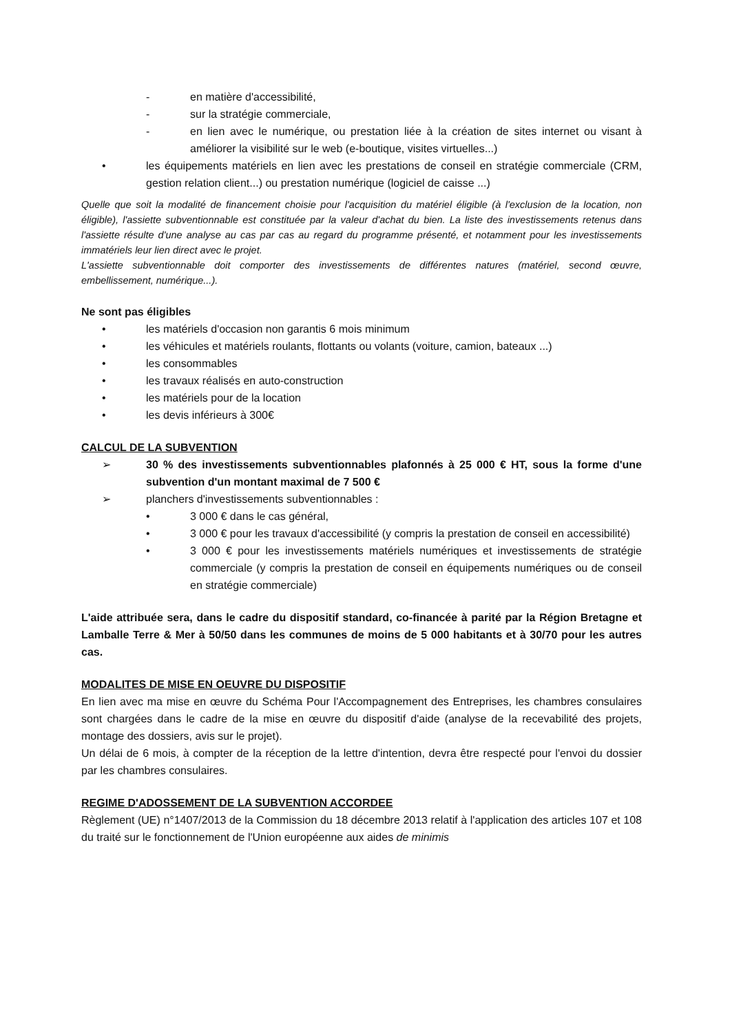- en matière d'accessibilité,
- sur la stratégie commerciale,
- en lien avec le numérique, ou prestation liée à la création de sites internet ou visant à améliorer la visibilité sur le web (e-boutique, visites virtuelles...)
• les équipements matériels en lien avec les prestations de conseil en stratégie commerciale (CRM, gestion relation client...) ou prestation numérique (logiciel de caisse ...)
Quelle que soit la modalité de financement choisie pour l'acquisition du matériel éligible (à l'exclusion de la location, non éligible), l'assiette subventionnable est constituée par la valeur d'achat du bien. La liste des investissements retenus dans l'assiette résulte d'une analyse au cas par cas au regard du programme présenté, et notamment pour les investissements immatériels leur lien direct avec le projet.
L'assiette subventionnable doit comporter des investissements de différentes natures (matériel, second œuvre, embellissement, numérique...).
Ne sont pas éligibles
• les matériels d'occasion non garantis 6 mois minimum
• les véhicules et matériels roulants, flottants ou volants (voiture, camion, bateaux ...)
• les consommables
• les travaux réalisés en auto-construction
• les matériels pour de la location
• les devis inférieurs à 300€
CALCUL DE LA SUBVENTION
➢ 30 % des investissements subventionnables plafonnés à 25 000 € HT, sous la forme d'une subvention d'un montant maximal de 7 500 €
➢ planchers d'investissements subventionnables :
• 3 000 € dans le cas général,
• 3 000 € pour les travaux d'accessibilité (y compris la prestation de conseil en accessibilité)
• 3 000 € pour les investissements matériels numériques et investissements de stratégie commerciale (y compris la prestation de conseil en équipements numériques ou de conseil en stratégie commerciale)
L'aide attribuée sera, dans le cadre du dispositif standard, co-financée à parité par la Région Bretagne et Lamballe Terre & Mer à 50/50 dans les communes de moins de 5 000 habitants et à 30/70 pour les autres cas.
MODALITES DE MISE EN OEUVRE DU DISPOSITIF
En lien avec ma mise en œuvre du Schéma Pour l'Accompagnement des Entreprises, les chambres consulaires sont chargées dans le cadre de la mise en œuvre du dispositif d'aide (analyse de la recevabilité des projets, montage des dossiers, avis sur le projet).
Un délai de 6 mois, à compter de la réception de la lettre d'intention, devra être respecté pour l'envoi du dossier par les chambres consulaires.
REGIME D'ADOSSEMENT DE LA SUBVENTION ACCORDEE
Règlement (UE) n°1407/2013 de la Commission du 18 décembre 2013 relatif à l'application des articles 107 et 108 du traité sur le fonctionnement de l'Union européenne aux aides de minimis